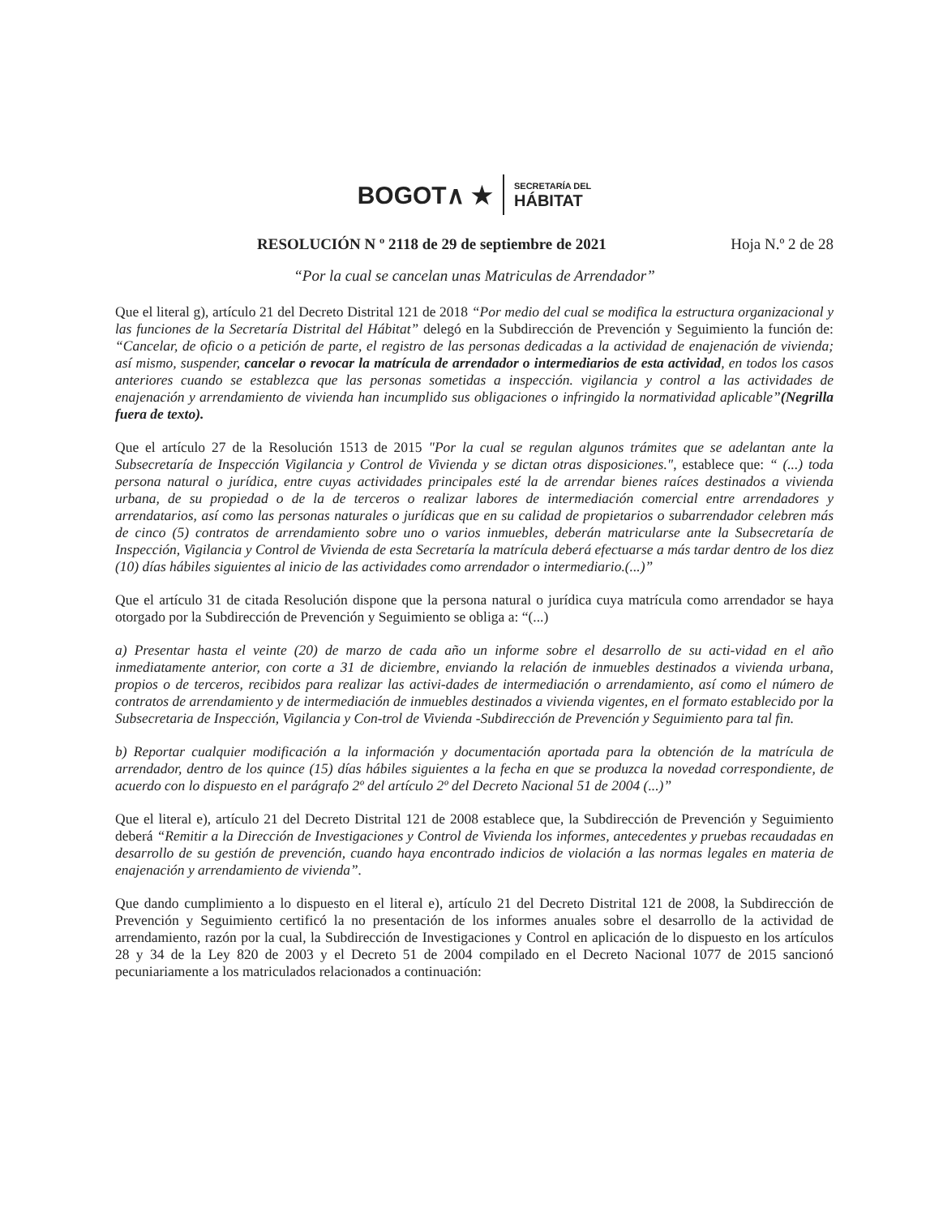BOGOT∧ ★ SECRETARÍA DEL
HÁBITAT
RESOLUCIÓN N º 2118 de 29 de septiembre de 2021 Hoja N.º 2 de 28
“Por la cual se cancelan unas Matriculas de Arrendador”
Que el literal g), artículo 21 del Decreto Distrital 121 de 2018 “Por medio del cual se modifica la estructura organizacional y las funciones de la Secretaría Distrital del Hábitat” delegó en la Subdirección de Prevención y Seguimiento la función de: “Cancelar, de oficio o a petición de parte, el registro de las personas dedicadas a la actividad de enajenación de vivienda; así mismo, suspender, cancelar o revocar la matrícula de arrendador o intermediarios de esta actividad, en todos los casos anteriores cuando se establezca que las personas sometidas a inspección. vigilancia y control a las actividades de enajenación y arrendamiento de vivienda han incumplido sus obligaciones o infringido la normatividad aplicable”(Negrilla fuera de texto).
Que el artículo 27 de la Resolución 1513 de 2015 "Por la cual se regulan algunos trámites que se adelantan ante la Subsecretaría de Inspección Vigilancia y Control de Vivienda y se dictan otras disposiciones.", establece que: “ (...) toda persona natural o jurídica, entre cuyas actividades principales esté la de arrendar bienes raíces destinados a vivienda urbana, de su propiedad o de la de terceros o realizar labores de intermediación comercial entre arrendadores y arrendatarios, así como las personas naturales o jurídicas que en su calidad de propietarios o subarrendador celebren más de cinco (5) contratos de arrendamiento sobre uno o varios inmuebles, deberán matricularse ante la Subsecretaría de Inspección, Vigilancia y Control de Vivienda de esta Secretaría la matrícula deberá efectuarse a más tardar dentro de los diez (10) días hábiles siguientes al inicio de las actividades como arrendador o intermediario.(...)”
Que el artículo 31 de citada Resolución dispone que la persona natural o jurídica cuya matrícula como arrendador se haya otorgado por la Subdirección de Prevención y Seguimiento se obliga a: “(...)
a) Presentar hasta el veinte (20) de marzo de cada año un informe sobre el desarrollo de su acti-vidad en el año inmediatamente anterior, con corte a 31 de diciembre, enviando la relación de inmuebles destinados a vivienda urbana, propios o de terceros, recibidos para realizar las activi-dades de intermediación o arrendamiento, así como el número de contratos de arrendamiento y de intermediación de inmuebles destinados a vivienda vigentes, en el formato establecido por la Subsecretaria de Inspección, Vigilancia y Con-trol de Vivienda -Subdirección de Prevención y Seguimiento para tal fin.
b) Reportar cualquier modificación a la información y documentación aportada para la obtención de la matrícula de arrendador, dentro de los quince (15) días hábiles siguientes a la fecha en que se produzca la novedad correspondiente, de acuerdo con lo dispuesto en el parágrafo 2º del artículo 2º del Decreto Nacional 51 de 2004 (...)”
Que el literal e), artículo 21 del Decreto Distrital 121 de 2008 establece que, la Subdirección de Prevención y Seguimiento deberá “Remitir a la Dirección de Investigaciones y Control de Vivienda los informes, antecedentes y pruebas recaudadas en desarrollo de su gestión de prevención, cuando haya encontrado indicios de violación a las normas legales en materia de enajenación y arrendamiento de vivienda”.
Que dando cumplimiento a lo dispuesto en el literal e), artículo 21 del Decreto Distrital 121 de 2008, la Subdirección de Prevención y Seguimiento certificó la no presentación de los informes anuales sobre el desarrollo de la actividad de arrendamiento, razón por la cual, la Subdirección de Investigaciones y Control en aplicación de lo dispuesto en los artículos 28 y 34 de la Ley 820 de 2003 y el Decreto 51 de 2004 compilado en el Decreto Nacional 1077 de 2015 sancionó pecuniariamente a los matriculados relacionados a continuación: